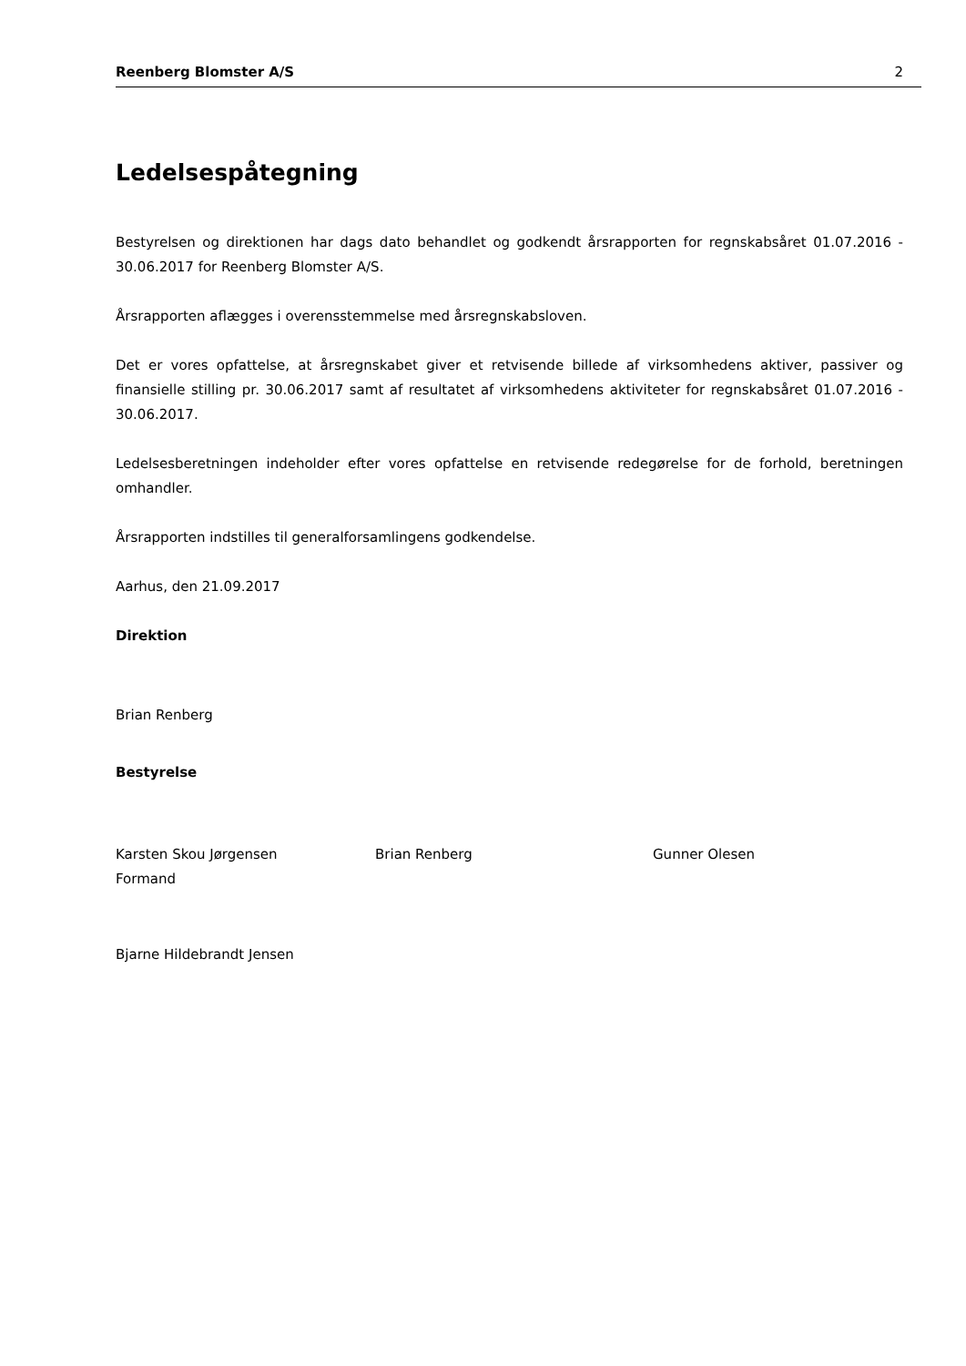Reenberg Blomster A/S 2
Ledelsespåtegning
Bestyrelsen og direktionen har dags dato behandlet og godkendt årsrapporten for regnskabsåret 01.07.2016 - 30.06.2017 for Reenberg Blomster A/S.
Årsrapporten aflægges i overensstemmelse med årsregnskabsloven.
Det er vores opfattelse, at årsregnskabet giver et retvisende billede af virksomhedens aktiver, passiver og finansielle stilling pr. 30.06.2017 samt af resultatet af virksomhedens aktiviteter for regnskabsåret 01.07.2016 - 30.06.2017.
Ledelsesberetningen indeholder efter vores opfattelse en retvisende redegørelse for de forhold, beretningen omhandler.
Årsrapporten indstilles til generalforsamlingens godkendelse.
Aarhus, den 21.09.2017
Direktion
Brian Renberg
Bestyrelse
Karsten Skou Jørgensen
Formand
Brian Renberg Gunner Olesen
Bjarne Hildebrandt Jensen